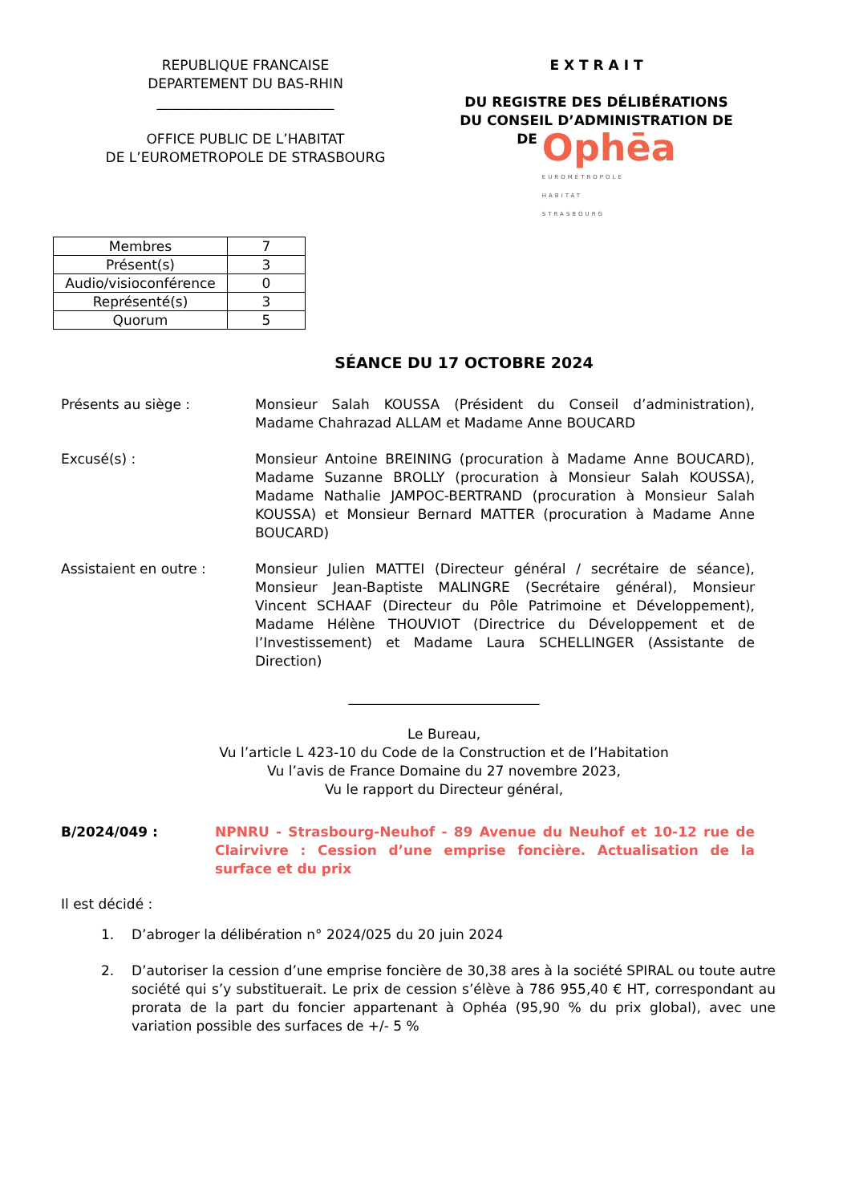REPUBLIQUE FRANCAISE
DEPARTEMENT DU BAS-RHIN
__________________________
OFFICE PUBLIC DE L’HABITAT
DE L’EUROMETROPOLE DE STRASBOURG
E X T R A I T
DU REGISTRE DES DÉLIBÉRATIONS
DU CONSEIL D’ADMINISTRATION DE
DE Ophēa
EUROMÉTROPOLE
HABITAT
STRASBOURG
| Membres | 7 |
| Présent(s) | 3 |
| Audio/visioconférence | 0 |
| Représenté(s) | 3 |
| Quorum | 5 |
SÉANCE DU 17 OCTOBRE 2024
Présents au siège : Monsieur Salah KOUSSA (Président du Conseil d’administration), Madame Chahrazad ALLAM et Madame Anne BOUCARD
Excusé(s) : Monsieur Antoine BREINING (procuration à Madame Anne BOUCARD), Madame Suzanne BROLLY (procuration à Monsieur Salah KOUSSA), Madame Nathalie JAMPOC-BERTRAND (procuration à Monsieur Salah KOUSSA) et Monsieur Bernard MATTER (procuration à Madame Anne BOUCARD)
Assistaient en outre : Monsieur Julien MATTEI (Directeur général / secrétaire de séance), Monsieur Jean-Baptiste MALINGRE (Secrétaire général), Monsieur Vincent SCHAAF (Directeur du Pôle Patrimoine et Développement), Madame Hélène THOUVIOT (Directrice du Développement et de l’Investissement) et Madame Laura SCHELLINGER (Assistante de Direction)
____________________________
Le Bureau,
Vu l’article L 423-10 du Code de la Construction et de l’Habitation
Vu l’avis de France Domaine du 27 novembre 2023,
Vu le rapport du Directeur général,
B/2024/049 : NPNRU - Strasbourg-Neuhof - 89 Avenue du Neuhof et 10-12 rue de Clairvivre : Cession d’une emprise foncière. Actualisation de la surface et du prix
Il est décidé :
1. D’abroger la délibération n° 2024/025 du 20 juin 2024
2. D’autoriser la cession d’une emprise foncière de 30,38 ares à la société SPIRAL ou toute autre société qui s’y substituerait. Le prix de cession s’élève à 786 955,40 € HT, correspondant au prorata de la part du foncier appartenant à Ophéa (95,90 % du prix global), avec une variation possible des surfaces de +/- 5 %